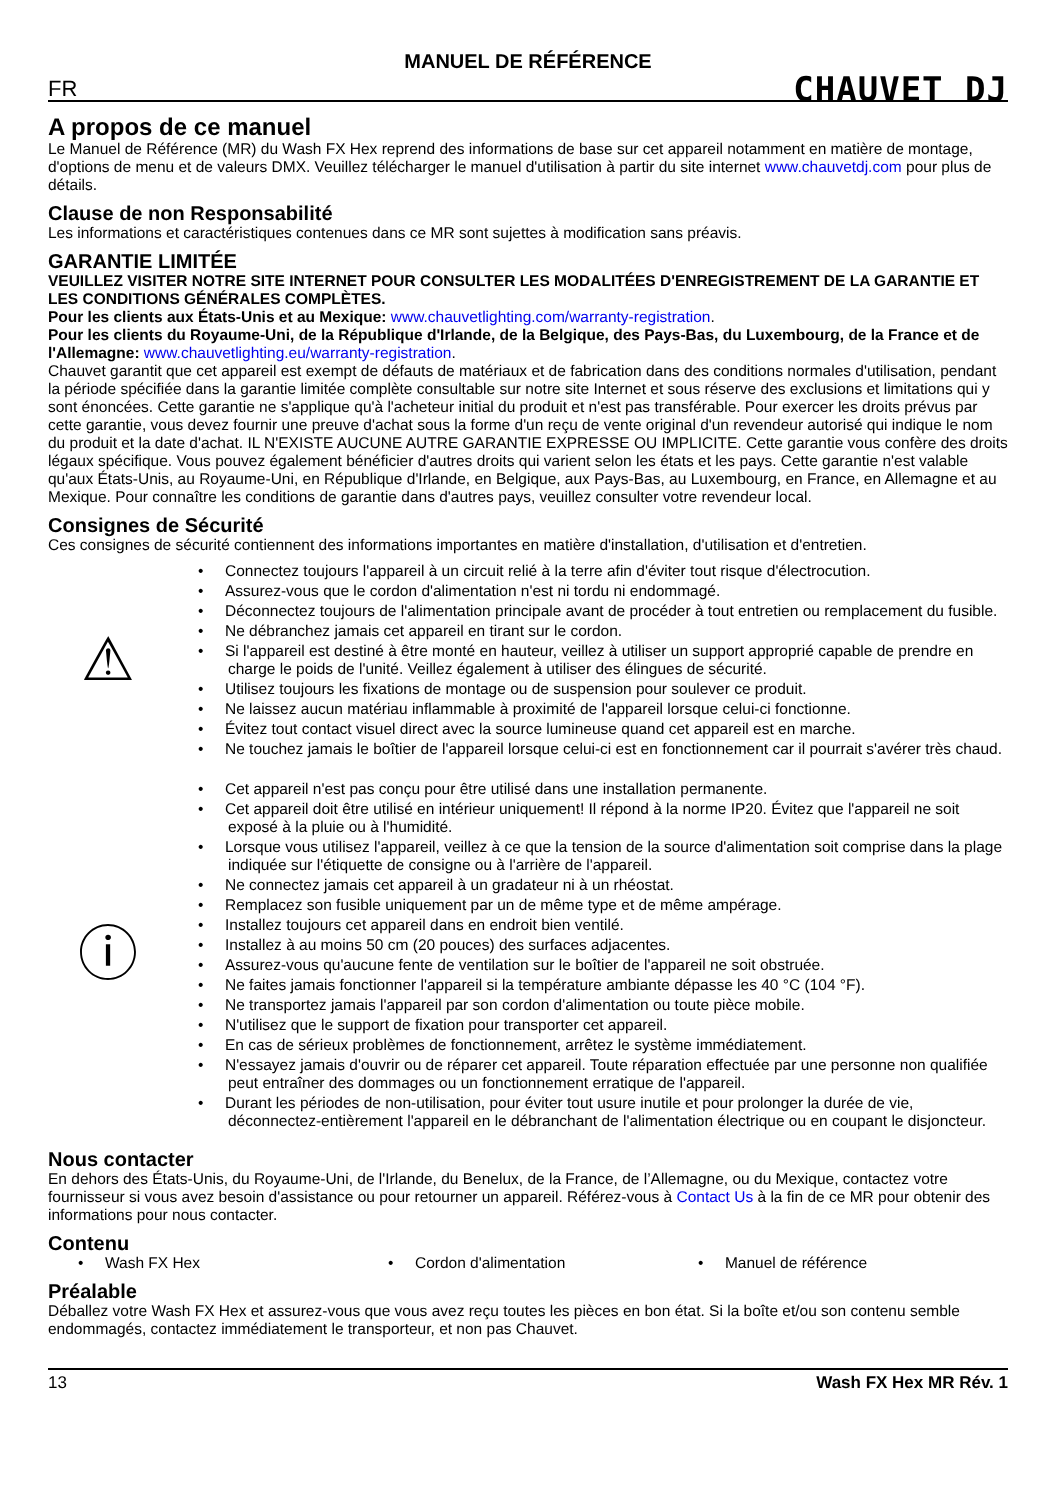MANUEL DE RÉFÉRENCE
FR CHAUVET DJ
A propos de ce manuel
Le Manuel de Référence (MR) du Wash FX Hex reprend des informations de base sur cet appareil notamment en matière de montage, d'options de menu et de valeurs DMX. Veuillez télécharger le manuel d'utilisation à partir du site internet www.chauvetdj.com pour plus de détails.
Clause de non Responsabilité
Les informations et caractéristiques contenues dans ce MR sont sujettes à modification sans préavis.
GARANTIE LIMITÉE
VEUILLEZ VISITER NOTRE SITE INTERNET POUR CONSULTER LES MODALITÉES D'ENREGISTREMENT DE LA GARANTIE ET LES CONDITIONS GÉNÉRALES COMPLÈTES.
Pour les clients aux États-Unis et au Mexique: www.chauvetlighting.com/warranty-registration.
Pour les clients du Royaume-Uni, de la République d'Irlande, de la Belgique, des Pays-Bas, du Luxembourg, de la France et de l'Allemagne: www.chauvetlighting.eu/warranty-registration.
Chauvet garantit que cet appareil est exempt de défauts de matériaux et de fabrication dans des conditions normales d'utilisation, pendant la période spécifiée dans la garantie limitée complète consultable sur notre site Internet et sous réserve des exclusions et limitations qui y sont énoncées. Cette garantie ne s'applique qu'à l'acheteur initial du produit et n'est pas transférable. Pour exercer les droits prévus par cette garantie, vous devez fournir une preuve d'achat sous la forme d'un reçu de vente original d'un revendeur autorisé qui indique le nom du produit et la date d'achat. IL N'EXISTE AUCUNE AUTRE GARANTIE EXPRESSE OU IMPLICITE. Cette garantie vous confère des droits légaux spécifique. Vous pouvez également bénéficier d'autres droits qui varient selon les états et les pays. Cette garantie n'est valable qu'aux États-Unis, au Royaume-Uni, en République d'Irlande, en Belgique, aux Pays-Bas, au Luxembourg, en France, en Allemagne et au Mexique. Pour connaître les conditions de garantie dans d'autres pays, veuillez consulter votre revendeur local.
Consignes de Sécurité
Ces consignes de sécurité contiennent des informations importantes en matière d'installation, d'utilisation et d'entretien.
⚠
• Connectez toujours l'appareil à un circuit relié à la terre afin d'éviter tout risque d'électrocution.
• Assurez-vous que le cordon d'alimentation n'est ni tordu ni endommagé.
• Déconnectez toujours de l'alimentation principale avant de procéder à tout entretien ou remplacement du fusible.
• Ne débranchez jamais cet appareil en tirant sur le cordon.
• Si l'appareil est destiné à être monté en hauteur, veillez à utiliser un support approprié capable de prendre en charge le poids de l'unité. Veillez également à utiliser des élingues de sécurité.
• Utilisez toujours les fixations de montage ou de suspension pour soulever ce produit.
• Ne laissez aucun matériau inflammable à proximité de l'appareil lorsque celui-ci fonctionne.
• Évitez tout contact visuel direct avec la source lumineuse quand cet appareil est en marche.
• Ne touchez jamais le boîtier de l'appareil lorsque celui-ci est en fonctionnement car il pourrait s'avérer très chaud.
ⓘ
• Cet appareil n'est pas conçu pour être utilisé dans une installation permanente.
• Cet appareil doit être utilisé en intérieur uniquement! Il répond à la norme IP20. Évitez que l'appareil ne soit exposé à la pluie ou à l'humidité.
• Lorsque vous utilisez l'appareil, veillez à ce que la tension de la source d'alimentation soit comprise dans la plage indiquée sur l'étiquette de consigne ou à l'arrière de l'appareil.
• Ne connectez jamais cet appareil à un gradateur ni à un rhéostat.
• Remplacez son fusible uniquement par un de même type et de même ampérage.
• Installez toujours cet appareil dans en endroit bien ventilé.
• Installez à au moins 50 cm (20 pouces) des surfaces adjacentes.
• Assurez-vous qu'aucune fente de ventilation sur le boîtier de l'appareil ne soit obstruée.
• Ne faites jamais fonctionner l'appareil si la température ambiante dépasse les 40 °C (104 °F).
• Ne transportez jamais l'appareil par son cordon d'alimentation ou toute pièce mobile.
• N'utilisez que le support de fixation pour transporter cet appareil.
• En cas de sérieux problèmes de fonctionnement, arrêtez le système immédiatement.
• N'essayez jamais d'ouvrir ou de réparer cet appareil. Toute réparation effectuée par une personne non qualifiée peut entraîner des dommages ou un fonctionnement erratique de l'appareil.
• Durant les périodes de non-utilisation, pour éviter tout usure inutile et pour prolonger la durée de vie, déconnectez-entièrement l'appareil en le débranchant de l'alimentation électrique ou en coupant le disjoncteur.
Nous contacter
En dehors des États-Unis, du Royaume-Uni, de l'Irlande, du Benelux, de la France, de l’Allemagne, ou du Mexique, contactez votre fournisseur si vous avez besoin d'assistance ou pour retourner un appareil. Référez-vous à Contact Us à la fin de ce MR pour obtenir des informations pour nous contacter.
Contenu
• Wash FX Hex • Cordon d'alimentation • Manuel de référence
Préalable
Déballez votre Wash FX Hex et assurez-vous que vous avez reçu toutes les pièces en bon état. Si la boîte et/ou son contenu semble endommagés, contactez immédiatement le transporteur, et non pas Chauvet.
13 Wash FX Hex MR Rév. 1